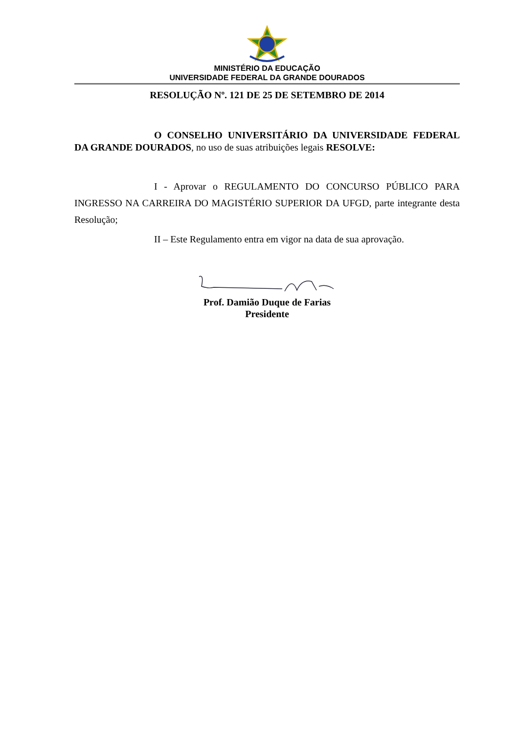MINISTÉRIO DA EDUCAÇÃO
UNIVERSIDADE FEDERAL DA GRANDE DOURADOS
RESOLUÇÃO Nº. 121 DE 25 DE SETEMBRO DE 2014
O CONSELHO UNIVERSITÁRIO DA UNIVERSIDADE FEDERAL DA GRANDE DOURADOS, no uso de suas atribuições legais RESOLVE:
I - Aprovar o REGULAMENTO DO CONCURSO PÚBLICO PARA INGRESSO NA CARREIRA DO MAGISTÉRIO SUPERIOR DA UFGD, parte integrante desta Resolução;
II – Este Regulamento entra em vigor na data de sua aprovação.
Prof. Damião Duque de Farias
Presidente